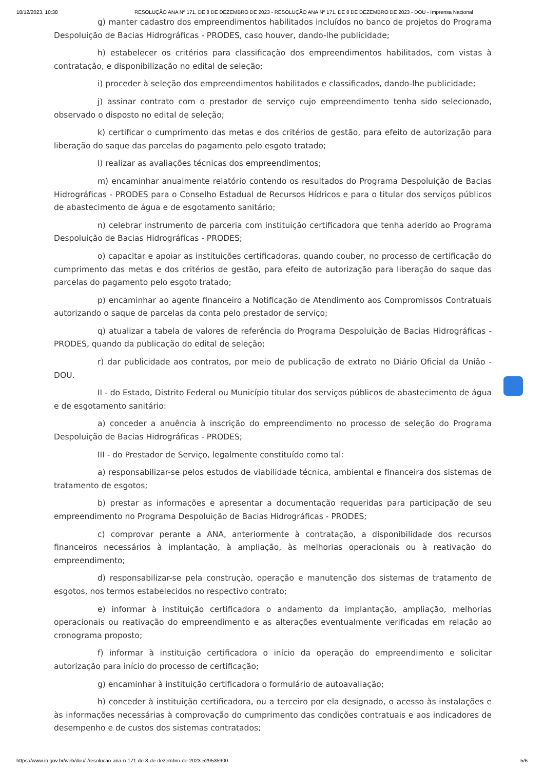18/12/2023, 10:38 RESOLUÇÃO ANA Nº 171, DE 8 DE DEZEMBRO DE 2023 - RESOLUÇÃO ANA Nº 171, DE 8 DE DEZEMBRO DE 2023 - DOU - Imprensa Nacional
g) manter cadastro dos empreendimentos habilitados incluídos no banco de projetos do Programa Despoluição de Bacias Hidrográficas - PRODES, caso houver, dando-lhe publicidade;
h) estabelecer os critérios para classificação dos empreendimentos habilitados, com vistas à contratação, e disponibilização no edital de seleção;
i) proceder à seleção dos empreendimentos habilitados e classificados, dando-lhe publicidade;
j) assinar contrato com o prestador de serviço cujo empreendimento tenha sido selecionado, observado o disposto no edital de seleção;
k) certificar o cumprimento das metas e dos critérios de gestão, para efeito de autorização para liberação do saque das parcelas do pagamento pelo esgoto tratado;
l) realizar as avaliações técnicas dos empreendimentos;
m) encaminhar anualmente relatório contendo os resultados do Programa Despoluição de Bacias Hidrográficas - PRODES para o Conselho Estadual de Recursos Hídricos e para o titular dos serviços públicos de abastecimento de água e de esgotamento sanitário;
n) celebrar instrumento de parceria com instituição certificadora que tenha aderido ao Programa Despoluição de Bacias Hidrográficas - PRODES;
o) capacitar e apoiar as instituições certificadoras, quando couber, no processo de certificação do cumprimento das metas e dos critérios de gestão, para efeito de autorização para liberação do saque das parcelas do pagamento pelo esgoto tratado;
p) encaminhar ao agente financeiro a Notificação de Atendimento aos Compromissos Contratuais autorizando o saque de parcelas da conta pelo prestador de serviço;
q) atualizar a tabela de valores de referência do Programa Despoluição de Bacias Hidrográficas - PRODES, quando da publicação do edital de seleção;
r) dar publicidade aos contratos, por meio de publicação de extrato no Diário Oficial da União - DOU.
II - do Estado, Distrito Federal ou Município titular dos serviços públicos de abastecimento de água e de esgotamento sanitário:
a) conceder a anuência à inscrição do empreendimento no processo de seleção do Programa Despoluição de Bacias Hidrográficas - PRODES;
III - do Prestador de Serviço, legalmente constituído como tal:
a) responsabilizar-se pelos estudos de viabilidade técnica, ambiental e financeira dos sistemas de tratamento de esgotos;
b) prestar as informações e apresentar a documentação requeridas para participação de seu empreendimento no Programa Despoluição de Bacias Hidrográficas - PRODES;
c) comprovar perante a ANA, anteriormente à contratação, a disponibilidade dos recursos financeiros necessários à implantação, à ampliação, às melhorias operacionais ou à reativação do empreendimento;
d) responsabilizar-se pela construção, operação e manutenção dos sistemas de tratamento de esgotos, nos termos estabelecidos no respectivo contrato;
e) informar à instituição certificadora o andamento da implantação, ampliação, melhorias operacionais ou reativação do empreendimento e as alterações eventualmente verificadas em relação ao cronograma proposto;
f) informar à instituição certificadora o início da operação do empreendimento e solicitar autorização para início do processo de certificação;
g) encaminhar à instituição certificadora o formulário de autoavaliação;
h) conceder à instituição certificadora, ou a terceiro por ela designado, o acesso às instalações e às informações necessárias à comprovação do cumprimento das condições contratuais e aos indicadores de desempenho e de custos dos sistemas contratados;
https://www.in.gov.br/web/dou/-/resolucao-ana-n-171-de-8-de-dezembro-de-2023-529535900 5/6